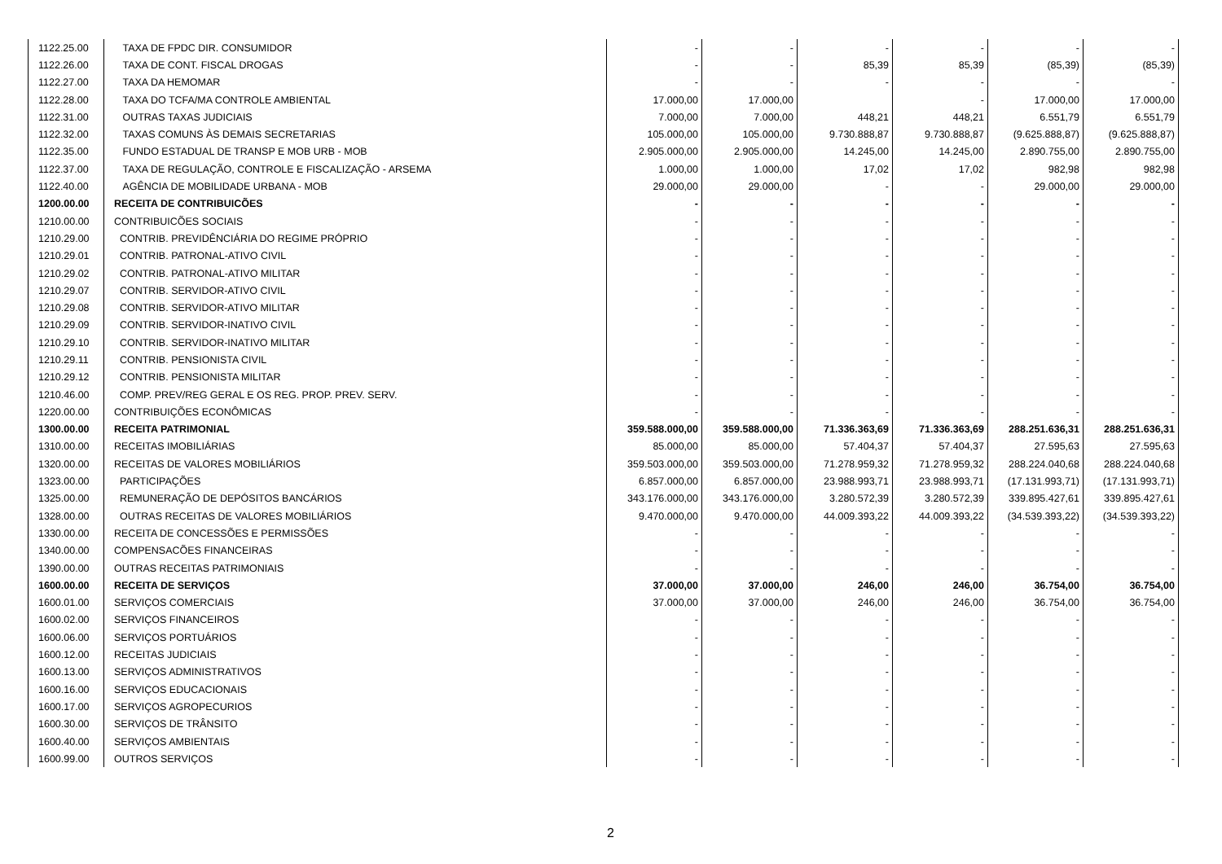| 1122.25.00 | TAXA DE FPDC DIR. CONSUMIDOR | - | - | - | - | - | - |
| 1122.26.00 | TAXA DE CONT. FISCAL DROGAS | - | - | 85,39 | 85,39 | (85,39) | (85,39) |
| 1122.27.00 | TAXA DA HEMOMAR | - | - | - | - | - | - |
| 1122.28.00 | TAXA DO TCFA/MA CONTROLE AMBIENTAL | 17.000,00 | 17.000,00 | | - | 17.000,00 | 17.000,00 |
| 1122.31.00 | OUTRAS TAXAS JUDICIAIS | 7.000,00 | 7.000,00 | 448,21 | 448,21 | 6.551,79 | 6.551,79 |
| 1122.32.00 | TAXAS COMUNS ÀS DEMAIS SECRETARIAS | 105.000,00 | 105.000,00 | 9.730.888,87 | 9.730.888,87 | (9.625.888,87) | (9.625.888,87) |
| 1122.35.00 | FUNDO ESTADUAL DE TRANSP E MOB URB - MOB | 2.905.000,00 | 2.905.000,00 | 14.245,00 | 14.245,00 | 2.890.755,00 | 2.890.755,00 |
| 1122.37.00 | TAXA DE REGULAÇÃO, CONTROLE E FISCALIZAÇÃO - ARSEMA | 1.000,00 | 1.000,00 | 17,02 | 17,02 | 982,98 | 982,98 |
| 1122.40.00 | AGÊNCIA DE MOBILIDADE URBANA - MOB | 29.000,00 | 29.000,00 | - | - | 29.000,00 | 29.000,00 |
| 1200.00.00 | RECEITA DE CONTRIBUICÕES | - | - | - | - | - | - |
| 1210.00.00 | CONTRIBUICÕES SOCIAIS | - | - | - | - | - | - |
| 1210.29.00 | CONTRIB. PREVIDÊNCIÁRIA DO REGIME PRÓPRIO | - | - | - | - | - | - |
| 1210.29.01 | CONTRIB. PATRONAL-ATIVO CIVIL | - | - | - | - | - | - |
| 1210.29.02 | CONTRIB. PATRONAL-ATIVO MILITAR | - | - | - | - | - | - |
| 1210.29.07 | CONTRIB. SERVIDOR-ATIVO CIVIL | - | - | - | - | - | - |
| 1210.29.08 | CONTRIB. SERVIDOR-ATIVO MILITAR | - | - | - | - | - | - |
| 1210.29.09 | CONTRIB. SERVIDOR-INATIVO CIVIL | - | - | - | - | - | - |
| 1210.29.10 | CONTRIB. SERVIDOR-INATIVO MILITAR | - | - | - | - | - | - |
| 1210.29.11 | CONTRIB. PENSIONISTA CIVIL | - | - | - | - | - | - |
| 1210.29.12 | CONTRIB. PENSIONISTA MILITAR | - | - | - | - | - | - |
| 1210.46.00 | COMP. PREV/REG GERAL E OS REG. PROP. PREV. SERV. | - | - | - | - | - | - |
| 1220.00.00 | CONTRIBUIÇÕES ECONÔMICAS | - | - | - | - | - | - |
| 1300.00.00 | RECEITA PATRIMONIAL | 359.588.000,00 | 359.588.000,00 | 71.336.363,69 | 71.336.363,69 | 288.251.636,31 | 288.251.636,31 |
| 1310.00.00 | RECEITAS IMOBILIÁRIAS | 85.000,00 | 85.000,00 | 57.404,37 | 57.404,37 | 27.595,63 | 27.595,63 |
| 1320.00.00 | RECEITAS DE VALORES MOBILIÁRIOS | 359.503.000,00 | 359.503.000,00 | 71.278.959,32 | 71.278.959,32 | 288.224.040,68 | 288.224.040,68 |
| 1323.00.00 | PARTICIPAÇÕES | 6.857.000,00 | 6.857.000,00 | 23.988.993,71 | 23.988.993,71 | (17.131.993,71) | (17.131.993,71) |
| 1325.00.00 | REMUNERAÇÃO DE DEPÓSITOS BANCÁRIOS | 343.176.000,00 | 343.176.000,00 | 3.280.572,39 | 3.280.572,39 | 339.895.427,61 | 339.895.427,61 |
| 1328.00.00 | OUTRAS RECEITAS DE VALORES MOBILIÁRIOS | 9.470.000,00 | 9.470.000,00 | 44.009.393,22 | 44.009.393,22 | (34.539.393,22) | (34.539.393,22) |
| 1330.00.00 | RECEITA DE CONCESSÕES E PERMISSÕES | - | - | - | - | - | - |
| 1340.00.00 | COMPENSACÕES FINANCEIRAS | - | - | - | - | - | - |
| 1390.00.00 | OUTRAS RECEITAS PATRIMONIAIS | - | - | - | - | - | - |
| 1600.00.00 | RECEITA DE SERVIÇOS | 37.000,00 | 37.000,00 | 246,00 | 246,00 | 36.754,00 | 36.754,00 |
| 1600.01.00 | SERVIÇOS COMERCIAIS | 37.000,00 | 37.000,00 | 246,00 | 246,00 | 36.754,00 | 36.754,00 |
| 1600.02.00 | SERVIÇOS FINANCEIROS | - | - | - | - | - | - |
| 1600.06.00 | SERVIÇOS PORTUÁRIOS | - | - | - | - | - | - |
| 1600.12.00 | RECEITAS JUDICIAIS | - | - | - | - | - | - |
| 1600.13.00 | SERVIÇOS ADMINISTRATIVOS | - | - | - | - | - | - |
| 1600.16.00 | SERVIÇOS EDUCACIONAIS | - | - | - | - | - | - |
| 1600.17.00 | SERVIÇOS AGROPECURIOS | - | - | - | - | - | - |
| 1600.30.00 | SERVIÇOS DE TRÂNSITO | - | - | - | - | - | - |
| 1600.40.00 | SERVIÇOS AMBIENTAIS | - | - | - | - | - | - |
| 1600.99.00 | OUTROS SERVIÇOS | - | - | - | - | - | - |
2